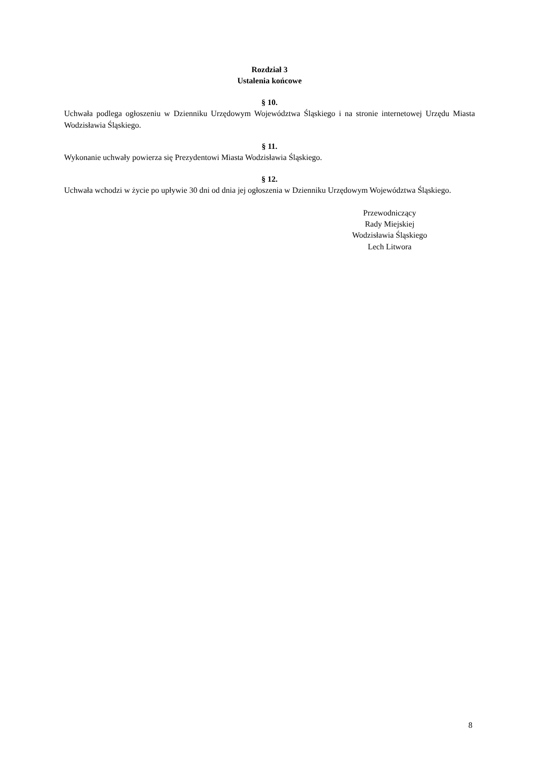Rozdział 3
Ustalenia końcowe
§ 10.
Uchwała podlega ogłoszeniu w Dzienniku Urzędowym Województwa Śląskiego i na stronie internetowej Urzędu Miasta Wodzisławia Śląskiego.
§ 11.
Wykonanie uchwały powierza się Prezydentowi Miasta Wodzisławia Śląskiego.
§ 12.
Uchwała wchodzi w życie po upływie 30 dni od dnia jej ogłoszenia w Dzienniku Urzędowym Województwa Śląskiego.
Przewodniczący
Rady Miejskiej
Wodzisławia Śląskiego
Lech Litwora
8